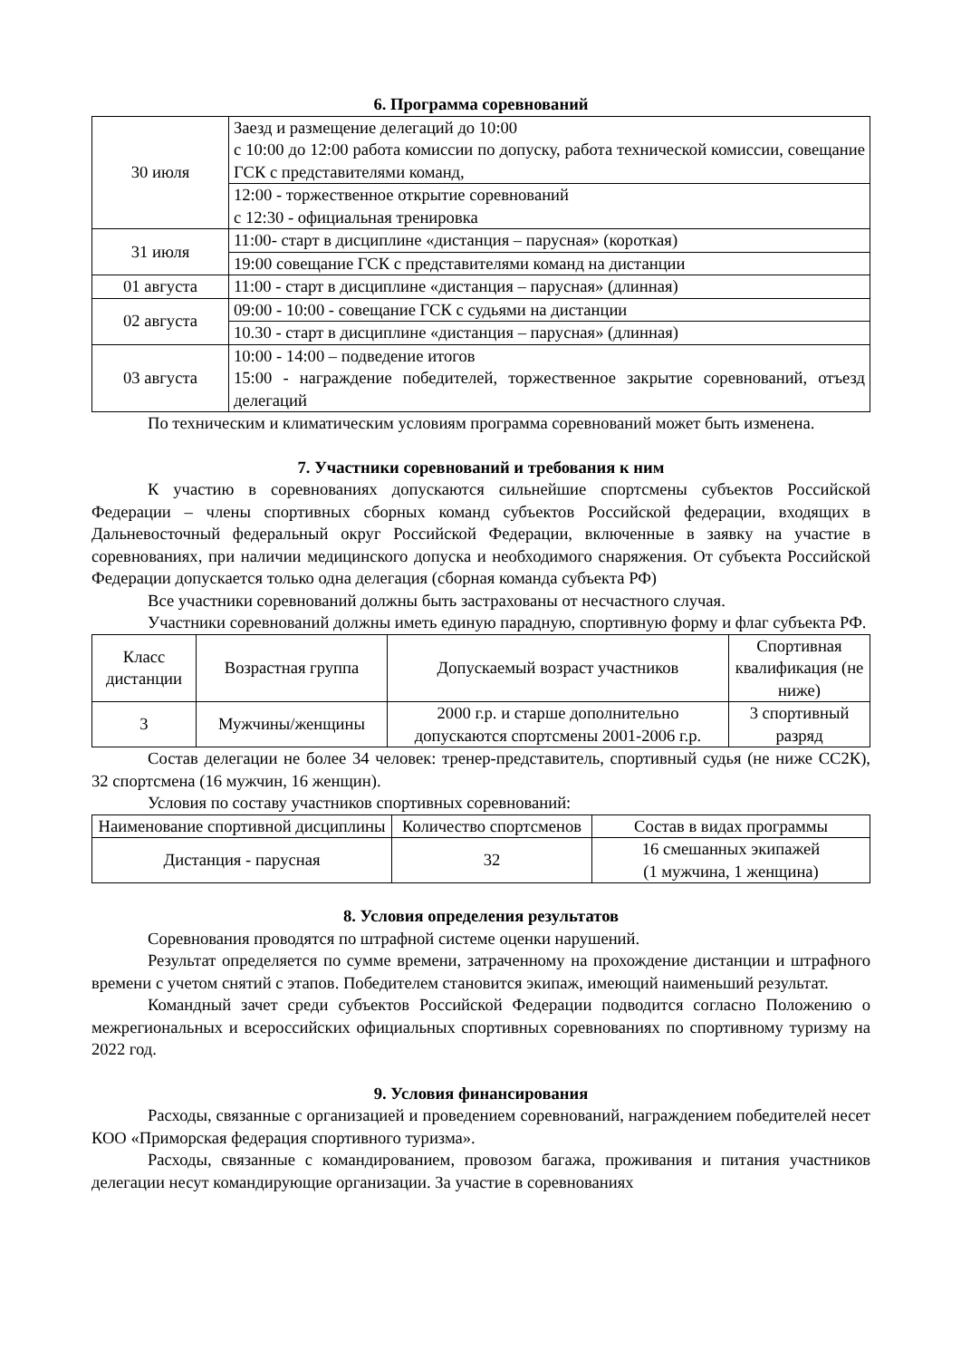6. Программа соревнований
| 30 июля | Заезд и размещение делегаций до 10:00 с 10:00 до 12:00 работа комиссии по допуску, работа технической комиссии, совещание ГСК с представителями команд, |
| | 12:00 - торжественное открытие соревнований с 12:30 - официальная тренировка |
| 31 июля | 11:00- старт в дисциплине «дистанция – парусная» (короткая) |
| | 19:00 совещание ГСК с представителями команд на дистанции |
| 01 августа | 11:00 - старт в дисциплине «дистанция – парусная» (длинная) |
| 02 августа | 09:00 - 10:00 - совещание ГСК с судьями на дистанции |
| | 10.30 - старт в дисциплине «дистанция – парусная» (длинная) |
| 03 августа | 10:00 - 14:00 – подведение итогов 15:00 - награждение победителей, торжественное закрытие соревнований, отъезд делегаций |
По техническим и климатическим условиям программа соревнований может быть изменена.
7. Участники соревнований и требования к ним
К участию в соревнованиях допускаются сильнейшие спортсмены субъектов Российской Федерации – члены спортивных сборных команд субъектов Российской федерации, входящих в Дальневосточный федеральный округ Российской Федерации, включенные в заявку на участие в соревнованиях, при наличии медицинского допуска и необходимого снаряжения. От субъекта Российской Федерации допускается только одна делегация (сборная команда субъекта РФ)
Все участники соревнований должны быть застрахованы от несчастного случая.
Участники соревнований должны иметь единую парадную, спортивную форму и флаг субъекта РФ.
| Класс дистанции | Возрастная группа | Допускаемый возраст участников | Спортивная квалификация (не ниже) |
| --- | --- | --- | --- |
| 3 | Мужчины/женщины | 2000 г.р. и старше дополнительно допускаются спортсмены 2001-2006 г.р. | 3 спортивный разряд |
Состав делегации не более 34 человек: тренер-представитель, спортивный судья (не ниже СС2К), 32 спортсмена (16 мужчин, 16 женщин).
Условия по составу участников спортивных соревнований:
| Наименование спортивной дисциплины | Количество спортсменов | Состав в видах программы |
| --- | --- | --- |
| Дистанция - парусная | 32 | 16 смешанных экипажей (1 мужчина, 1 женщина) |
8. Условия определения результатов
Соревнования проводятся по штрафной системе оценки нарушений.
Результат определяется по сумме времени, затраченному на прохождение дистанции и штрафного времени с учетом снятий с этапов. Победителем становится экипаж, имеющий наименьший результат.
Командный зачет среди субъектов Российской Федерации подводится согласно Положению о межрегиональных и всероссийских официальных спортивных соревнованиях по спортивному туризму на 2022 год.
9. Условия финансирования
Расходы, связанные с организацией и проведением соревнований, награждением победителей несет КОО «Приморская федерация спортивного туризма».
Расходы, связанные с командированием, провозом багажа, проживания и питания участников делегации несут командирующие организации. За участие в соревнованиях